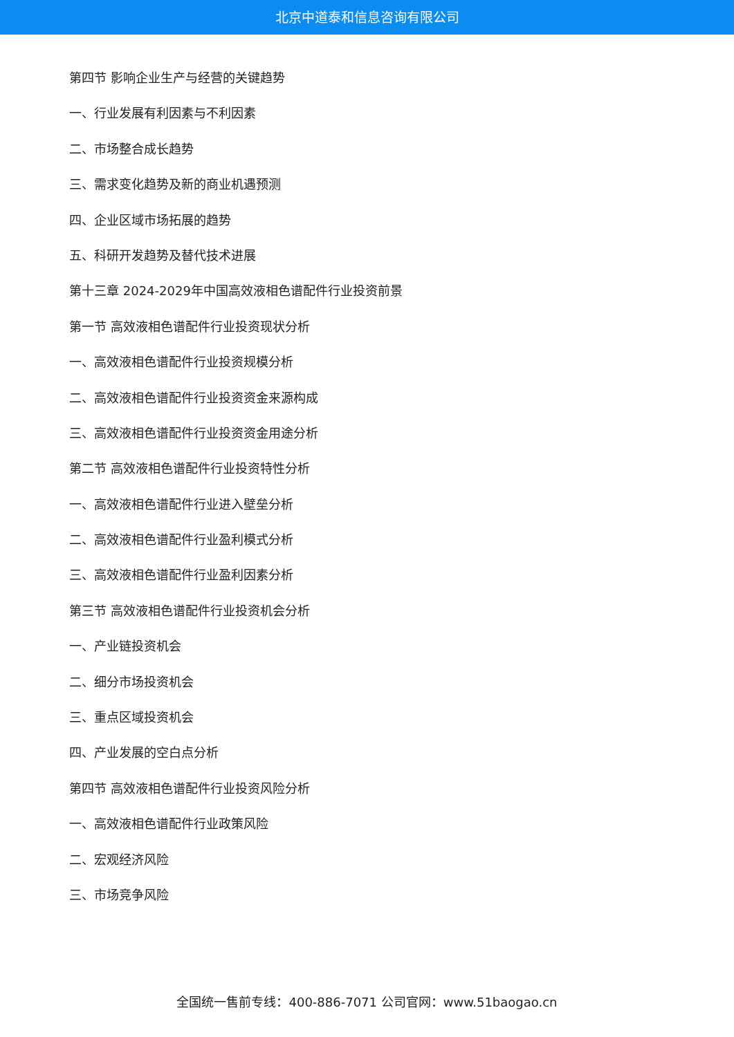北京中道泰和信息咨询有限公司
第四节 影响企业生产与经营的关键趋势
一、行业发展有利因素与不利因素
二、市场整合成长趋势
三、需求变化趋势及新的商业机遇预测
四、企业区域市场拓展的趋势
五、科研开发趋势及替代技术进展
第十三章 2024-2029年中国高效液相色谱配件行业投资前景
第一节 高效液相色谱配件行业投资现状分析
一、高效液相色谱配件行业投资规模分析
二、高效液相色谱配件行业投资资金来源构成
三、高效液相色谱配件行业投资资金用途分析
第二节 高效液相色谱配件行业投资特性分析
一、高效液相色谱配件行业进入壁垒分析
二、高效液相色谱配件行业盈利模式分析
三、高效液相色谱配件行业盈利因素分析
第三节 高效液相色谱配件行业投资机会分析
一、产业链投资机会
二、细分市场投资机会
三、重点区域投资机会
四、产业发展的空白点分析
第四节 高效液相色谱配件行业投资风险分析
一、高效液相色谱配件行业政策风险
二、宏观经济风险
三、市场竞争风险
全国统一售前专线：400-886-7071 公司官网：www.51baogao.cn